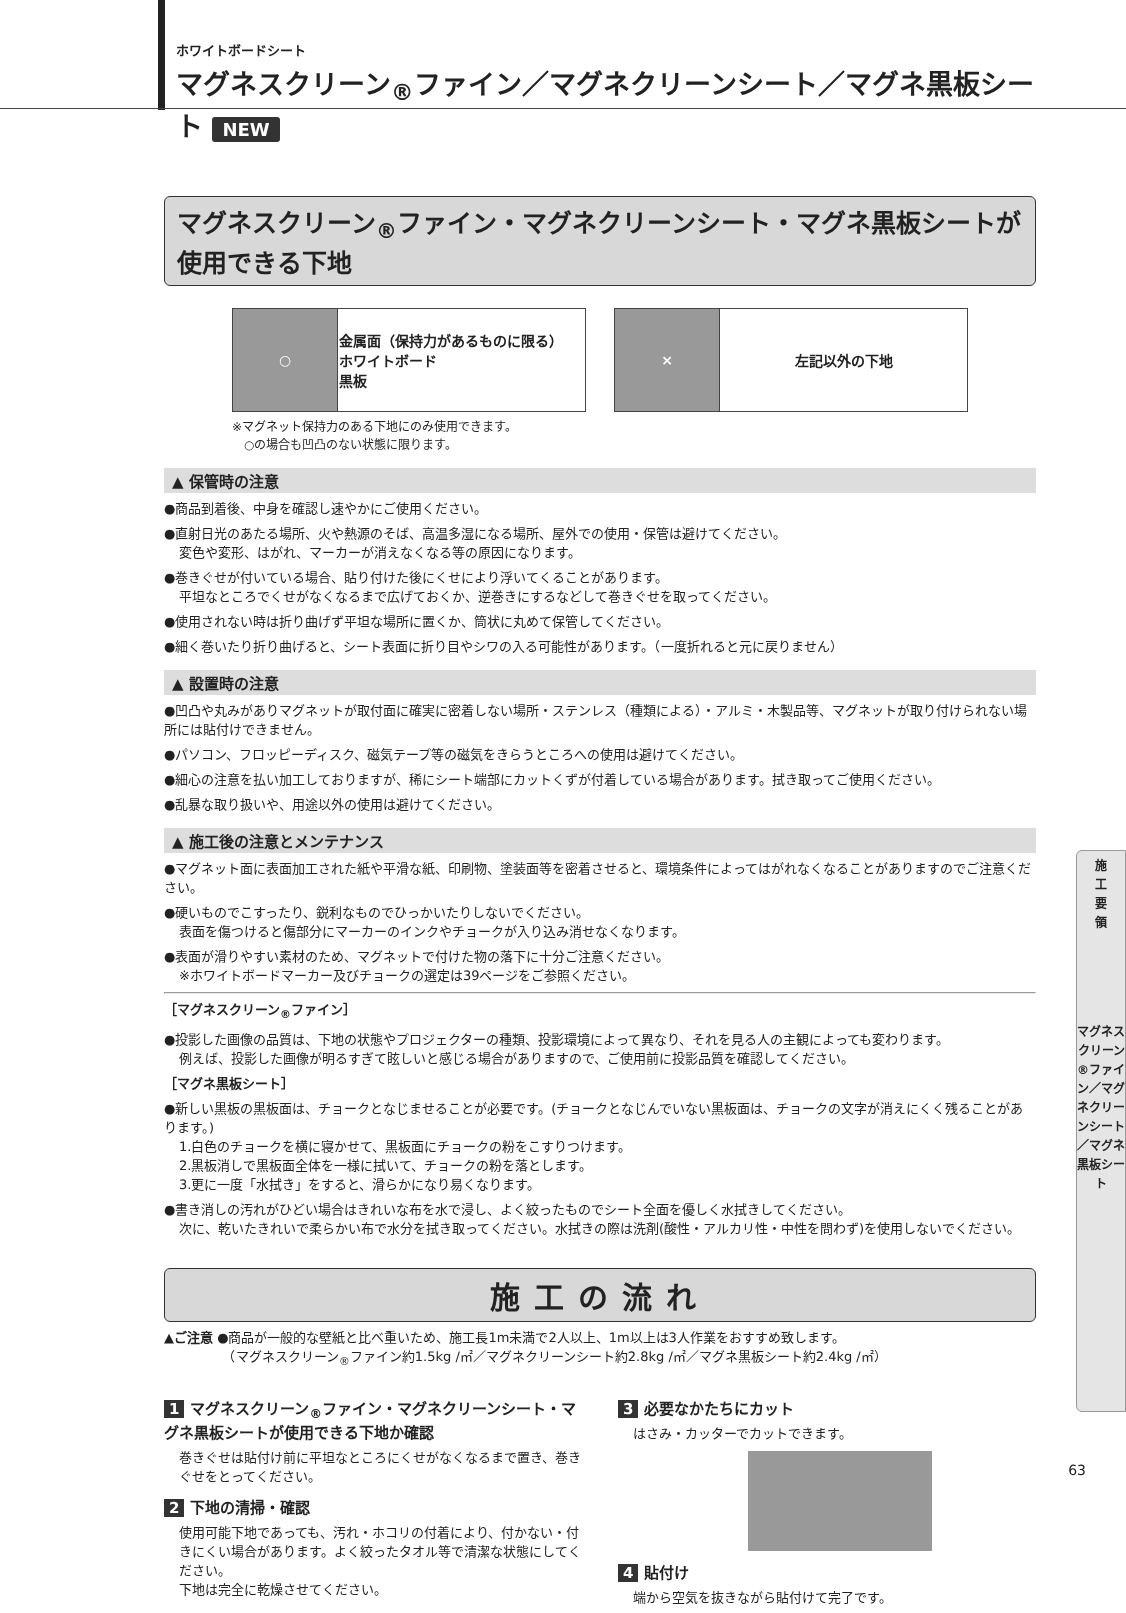ホワイトボードシート
マグネスクリーン<sub>®</sub>ファイン／マグネクリーンシート／マグネ黒板シート NEW
マグネスクリーン<sub>®</sub>ファイン・マグネクリーンシート・マグネ黒板シートが使用できる下地
| ○ | 金属面（保持力があるものに限る） ホワイトボード 黒板 |
| × | 左記以外の下地 |
※マグネット保持力のある下地にのみ使用できます。
　○の場合も凹凸のない状態に限ります。
▲ 保管時の注意
●商品到着後、中身を確認し速やかにご使用ください。
●直射日光のあたる場所、火や熱源のそば、高温多湿になる場所、屋外での使用・保管は避けてください。
変色や変形、はがれ、マーカーが消えなくなる等の原因になります。
●巻きぐせが付いている場合、貼り付けた後にくせにより浮いてくることがあります。
平坦なところでくせがなくなるまで広げておくか、逆巻きにするなどして巻きぐせを取ってください。
●使用されない時は折り曲げず平坦な場所に置くか、筒状に丸めて保管してください。
●細く巻いたり折り曲げると、シート表面に折り目やシワの入る可能性があります。（一度折れると元に戻りません）
▲ 設置時の注意
●凹凸や丸みがありマグネットが取付面に確実に密着しない場所・ステンレス（種類による）・アルミ・木製品等、マグネットが取り付けられない場所には貼付けできません。
●パソコン、フロッピーディスク、磁気テープ等の磁気をきらうところへの使用は避けてください。
●細心の注意を払い加工しておりますが、稀にシート端部にカットくずが付着している場合があります。拭き取ってご使用ください。
●乱暴な取り扱いや、用途以外の使用は避けてください。
▲ 施工後の注意とメンテナンス
●マグネット面に表面加工された紙や平滑な紙、印刷物、塗装面等を密着させると、環境条件によってはがれなくなることがありますのでご注意ください。
●硬いものでこすったり、鋭利なものでひっかいたりしないでください。
表面を傷つけると傷部分にマーカーのインクやチョークが入り込み消せなくなります。
●表面が滑りやすい素材のため、マグネットで付けた物の落下に十分ご注意ください。
※ホワイトボードマーカー及びチョークの選定は39ページをご参照ください。
［マグネスクリーン<sub>®</sub>ファイン］
●投影した画像の品質は、下地の状態やプロジェクターの種類、投影環境によって異なり、それを見る人の主観によっても変わります。
例えば、投影した画像が明るすぎて眩しいと感じる場合がありますので、ご使用前に投影品質を確認してください。
［マグネ黒板シート］
●新しい黒板の黒板面は、チョークとなじませることが必要です。(チョークとなじんでいない黒板面は、チョークの文字が消えにくく残ることがあります。)
1.白色のチョークを横に寝かせて、黒板面にチョークの粉をこすりつけます。
2.黒板消しで黒板面全体を一様に拭いて、チョークの粉を落とします。
3.更に一度「水拭き」をすると、滑らかになり易くなります。
●書き消しの汚れがひどい場合はきれいな布を水で浸し、よく絞ったものでシート全面を優しく水拭きしてください。
次に、乾いたきれいで柔らかい布で水分を拭き取ってください。水拭きの際は洗剤(酸性・アルカリ性・中性を問わず)を使用しないでください。
施工の流れ
▲ご注意 ●商品が一般的な壁紙と比べ重いため、施工長1m未満で2人以上、1m以上は3人作業をおすすめ致します。
　　　　　（マグネスクリーン<sub>®</sub>ファイン約1.5kg /㎡／マグネクリーンシート約2.8kg /㎡／マグネ黒板シート約2.4kg /㎡）
1 マグネスクリーン<sub>®</sub>ファイン・マグネクリーンシート・マグネ黒板シートが使用できる下地か確認
巻きぐせは貼付け前に平坦なところにくせがなくなるまで置き、巻きぐせをとってください。
2 下地の清掃・確認
使用可能下地であっても、汚れ・ホコリの付着により、付かない・付きにくい場合があります。よく絞ったタオル等で清潔な状態にしてください。
下地は完全に乾燥させてください。
3 必要なかたちにカット
はさみ・カッターでカットできます。
4 貼付け
端から空気を抜きながら貼付けて完了です。
施
工
要
領
マグネスクリーン®ファイン／マグネクリーンシート／マグネ黒板シート
63